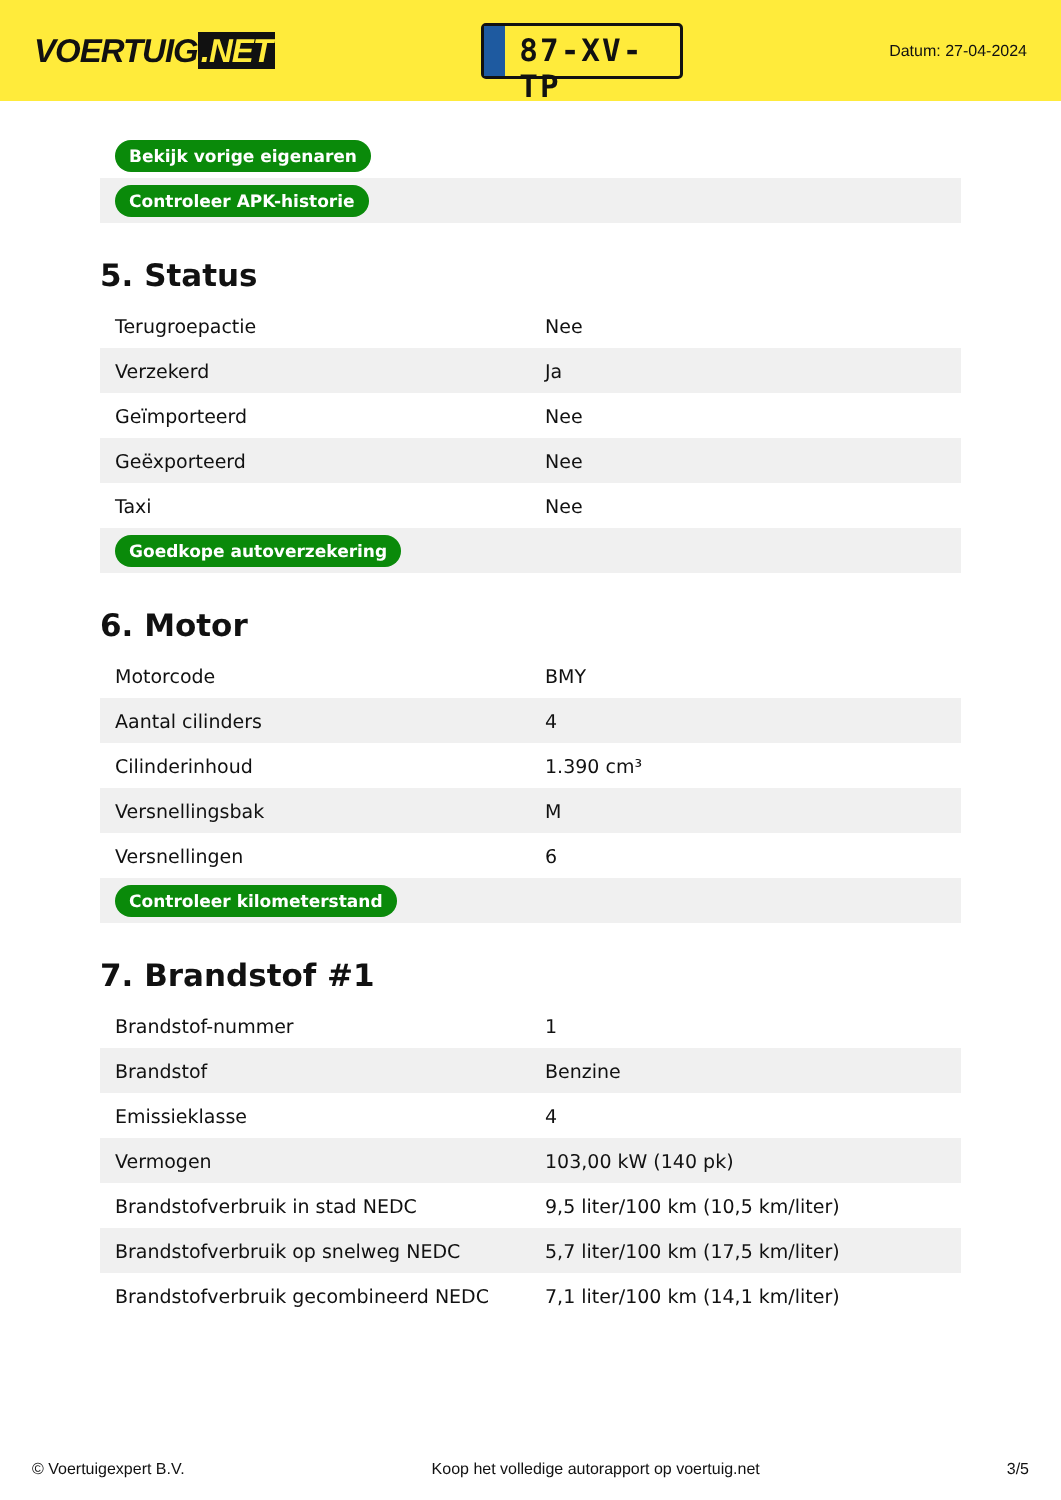VOERTUIG.NET
87-XV-TP
Datum: 27-04-2024
| Bekijk vorige eigenaren |
| Controleer APK-historie |
5. Status
| Terugroepactie | Nee |
| Verzekerd | Ja |
| Geïmporteerd | Nee |
| Geëxporteerd | Nee |
| Taxi | Nee |
| Goedkope autoverzekering | |
6. Motor
| Motorcode | BMY |
| Aantal cilinders | 4 |
| Cilinderinhoud | 1.390 cm³ |
| Versnellingsbak | M |
| Versnellingen | 6 |
| Controleer kilometerstand | |
7. Brandstof #1
| Brandstof-nummer | 1 |
| Brandstof | Benzine |
| Emissieklasse | 4 |
| Vermogen | 103,00 kW (140 pk) |
| Brandstofverbruik in stad NEDC | 9,5 liter/100 km (10,5 km/liter) |
| Brandstofverbruik op snelweg NEDC | 5,7 liter/100 km (17,5 km/liter) |
| Brandstofverbruik gecombineerd NEDC | 7,1 liter/100 km (14,1 km/liter) |
© Voertuigexpert B.V. Koop het volledige autorapport op voertuig.net 3/5